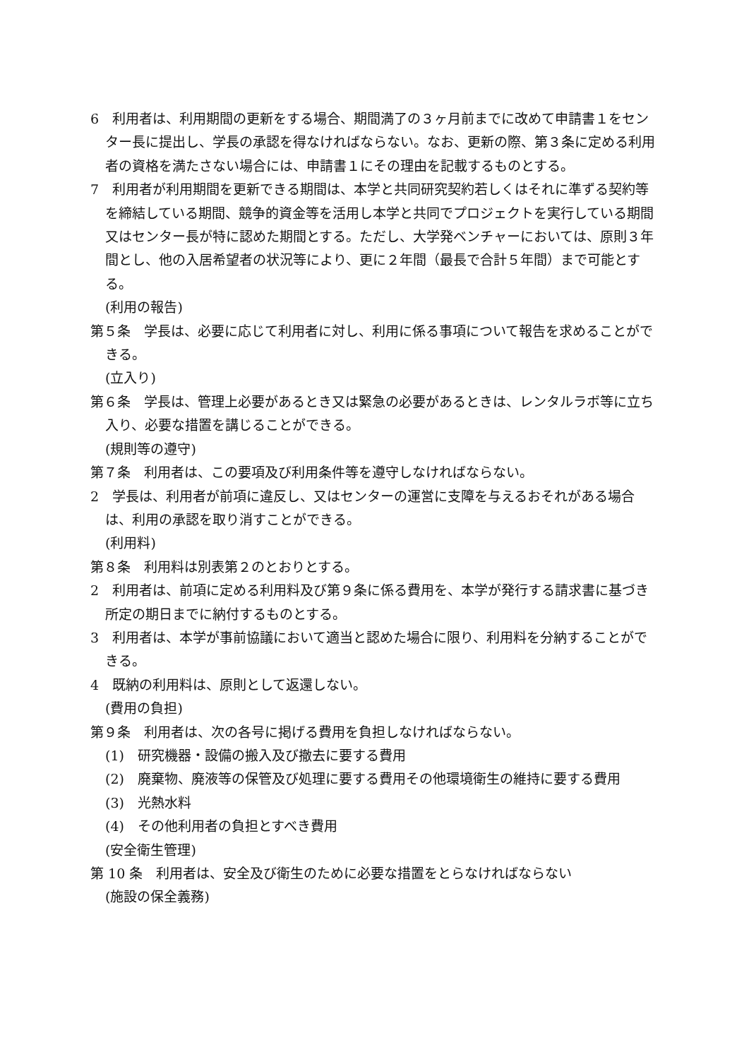6　利用者は、利用期間の更新をする場合、期間満了の３ヶ月前までに改めて申請書１をセンター長に提出し、学長の承認を得なければならない。なお、更新の際、第３条に定める利用者の資格を満たさない場合には、申請書１にその理由を記載するものとする。
7　利用者が利用期間を更新できる期間は、本学と共同研究契約若しくはそれに準ずる契約等を締結している期間、競争的資金等を活用し本学と共同でプロジェクトを実行している期間又はセンター長が特に認めた期間とする。ただし、大学発ベンチャーにおいては、原則３年間とし、他の入居希望者の状況等により、更に２年間（最長で合計５年間）まで可能とする。
(利用の報告)
第５条　学長は、必要に応じて利用者に対し、利用に係る事項について報告を求めることができる。
(立入り)
第６条　学長は、管理上必要があるとき又は緊急の必要があるときは、レンタルラボ等に立ち入り、必要な措置を講じることができる。
(規則等の遵守)
第７条　利用者は、この要項及び利用条件等を遵守しなければならない。
2　学長は、利用者が前項に違反し、又はセンターの運営に支障を与えるおそれがある場合は、利用の承認を取り消すことができる。
(利用料)
第８条　利用料は別表第２のとおりとする。
2　利用者は、前項に定める利用料及び第９条に係る費用を、本学が発行する請求書に基づき所定の期日までに納付するものとする。
3　利用者は、本学が事前協議において適当と認めた場合に限り、利用料を分納することができる。
4　既納の利用料は、原則として返還しない。
(費用の負担)
第９条　利用者は、次の各号に掲げる費用を負担しなければならない。
(1)　研究機器・設備の搬入及び撤去に要する費用
(2)　廃棄物、廃液等の保管及び処理に要する費用その他環境衛生の維持に要する費用
(3)　光熱水料
(4)　その他利用者の負担とすべき費用
(安全衛生管理)
第 10 条　利用者は、安全及び衛生のために必要な措置をとらなければならない
(施設の保全義務)